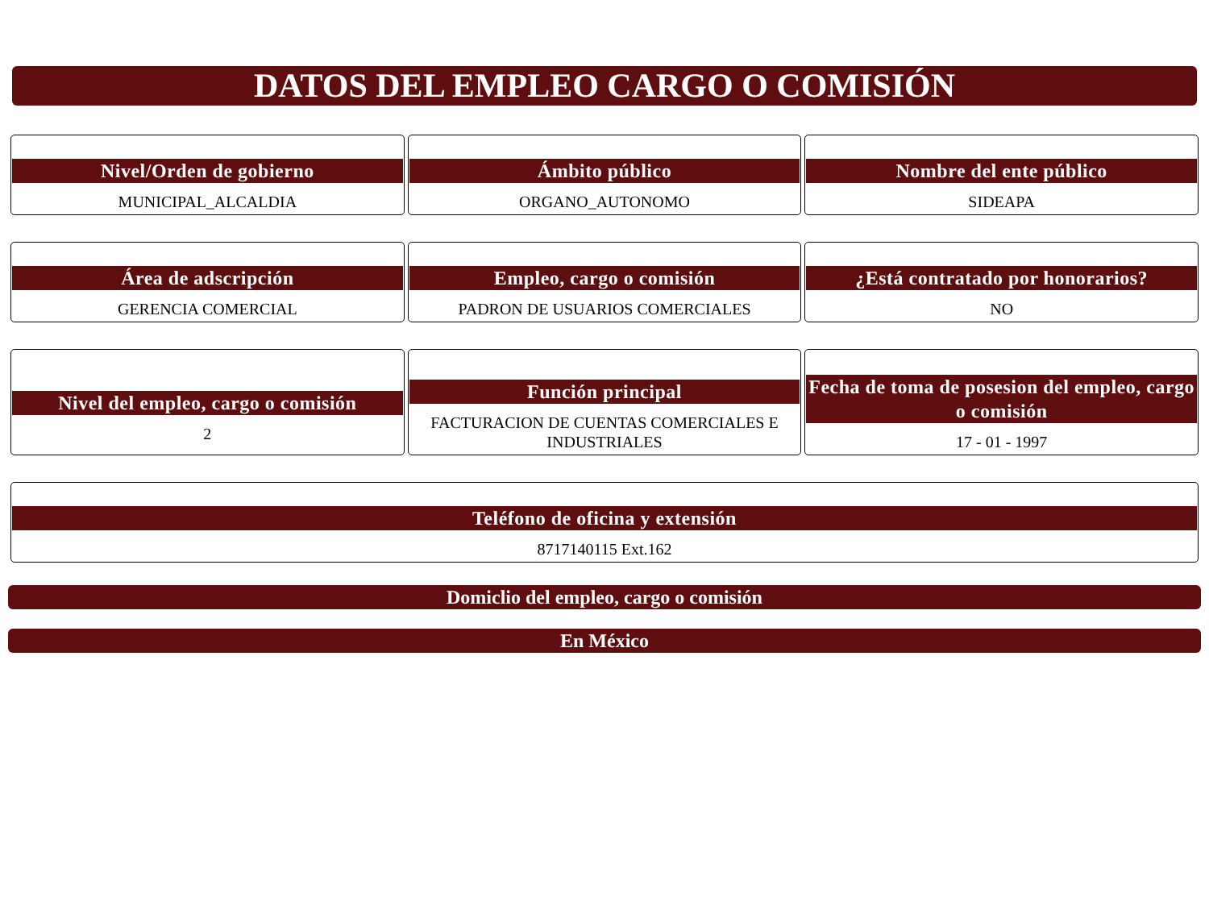DATOS DEL EMPLEO CARGO O COMISIÓN
Nivel/Orden de gobierno
MUNICIPAL_ALCALDIA
Ámbito público
ORGANO_AUTONOMO
Nombre del ente público
SIDEAPA
Área de adscripción
GERENCIA COMERCIAL
Empleo, cargo o comisión
PADRON DE USUARIOS COMERCIALES
¿Está contratado por honorarios?
NO
Nivel del empleo, cargo o comisión
2
Función principal
FACTURACION DE CUENTAS COMERCIALES E INDUSTRIALES
Fecha de toma de posesion del empleo, cargo o comisión
17 - 01 - 1997
Teléfono de oficina y extensión
8717140115 Ext.162
Domiclio del empleo, cargo o comisión
En México